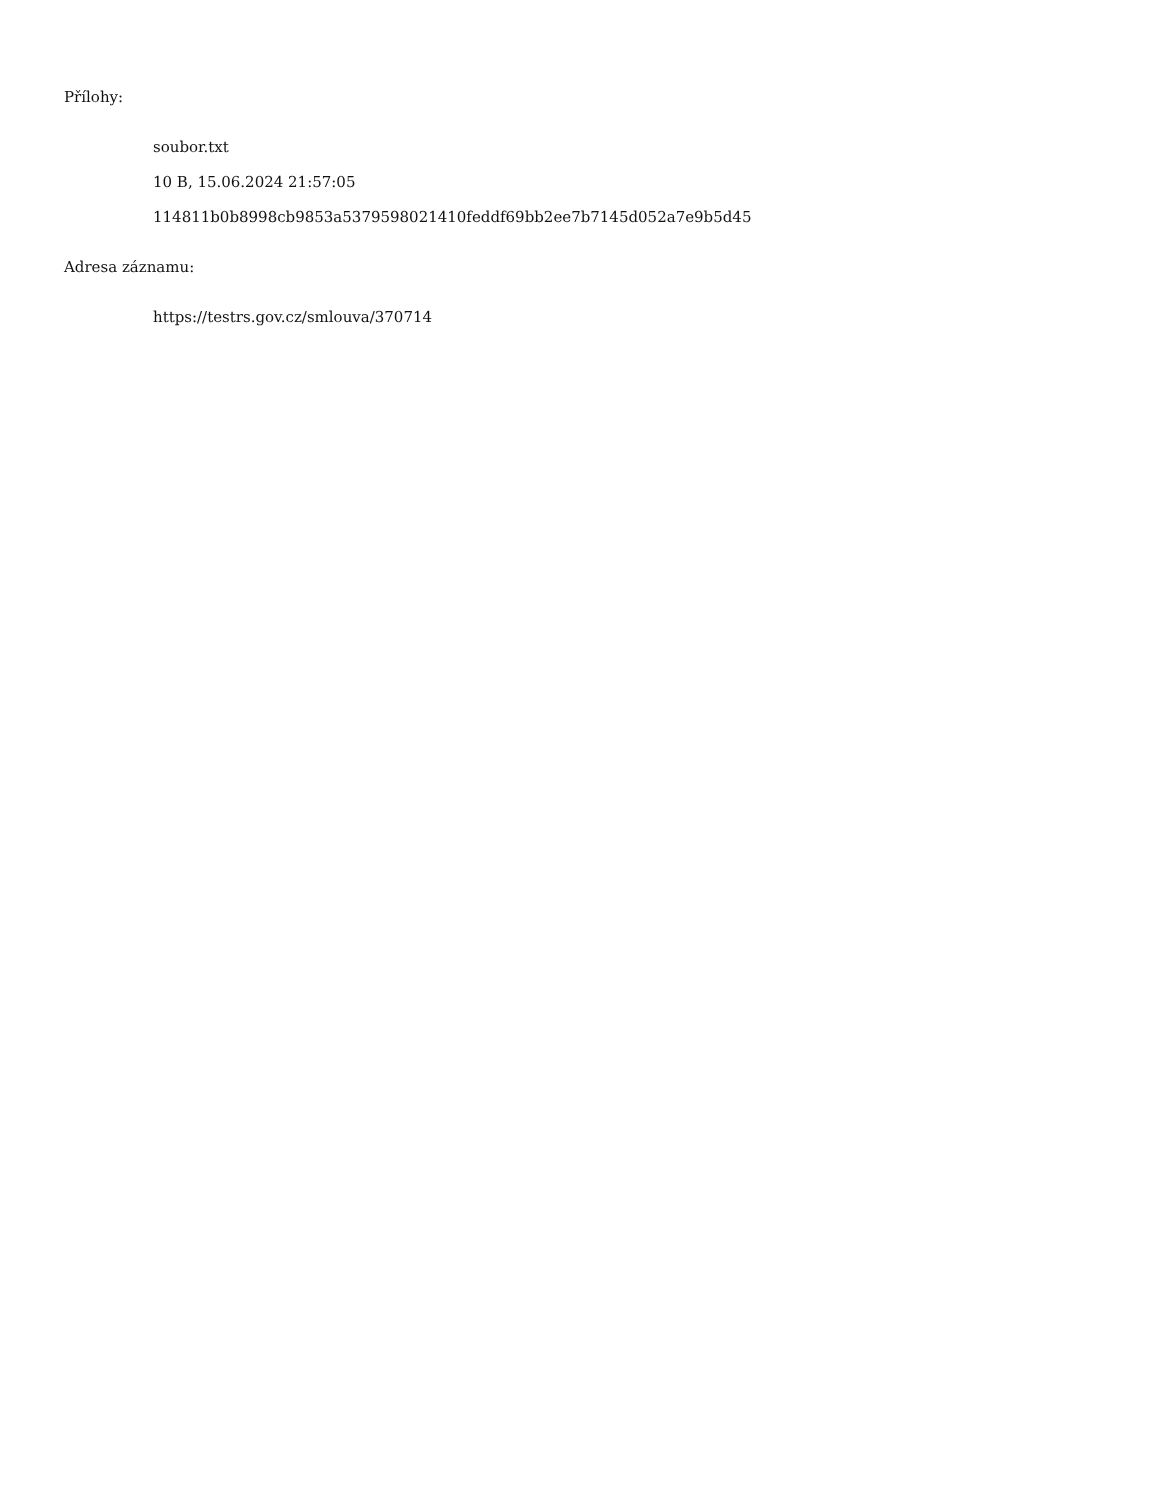Přílohy:
soubor.txt
10 B, 15.06.2024 21:57:05
114811b0b8998cb9853a5379598021410feddf69bb2ee7b7145d052a7e9b5d45
Adresa záznamu:
https://testrs.gov.cz/smlouva/370714